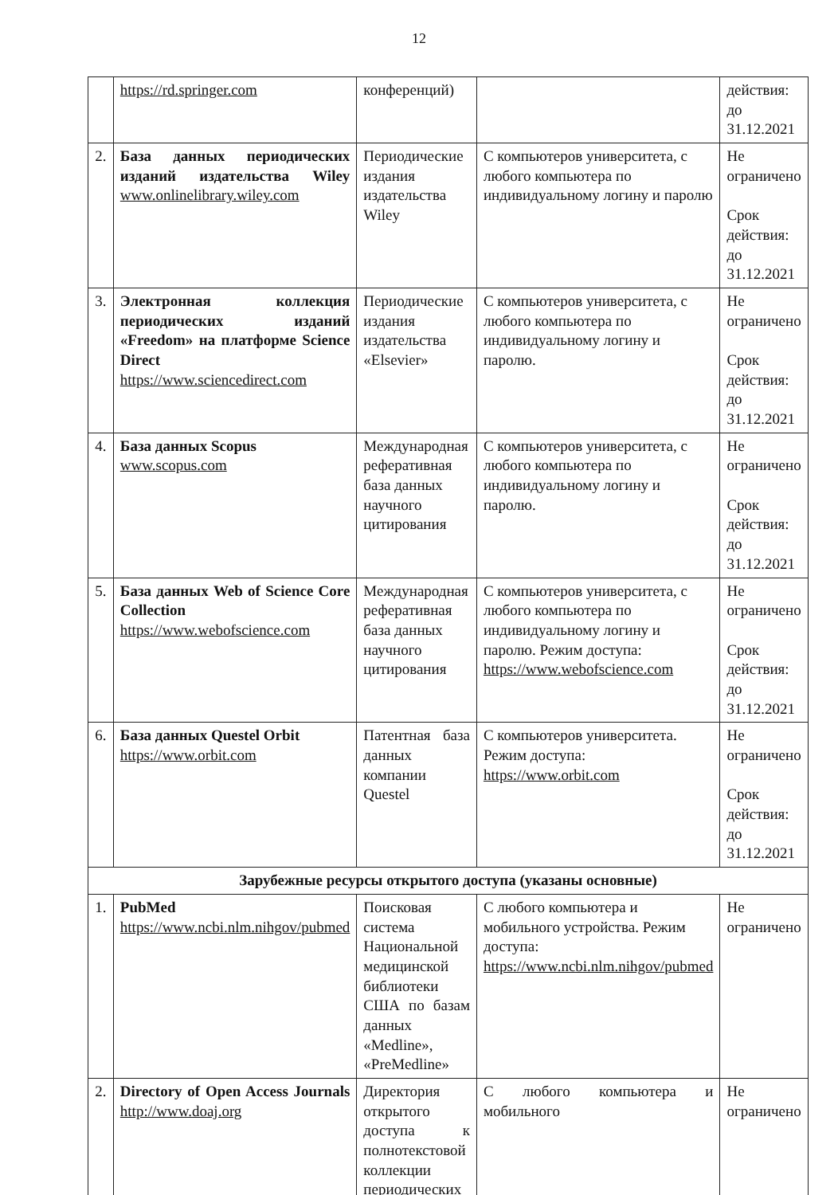12
| | https://rd.springer.com | конференций) | | действия: до 31.12.2021 |
| 2. | База данных периодических изданий издательства Wiley www.onlinelibrary.wiley.com | Периодические издания издательства Wiley | С компьютеров университета, с любого компьютера по индивидуальному логину и паролю | Не ограничено Срок действия: до 31.12.2021 |
| 3. | Электронная коллекция периодических изданий «Freedom» на платформе Science Direct https://www.sciencedirect.com | Периодические издания издательства «Elsevier» | С компьютеров университета, с любого компьютера по индивидуальному логину и паролю. | Не ограничено Срок действия: до 31.12.2021 |
| 4. | База данных Scopus www.scopus.com | Международная реферативная база данных научного цитирования | С компьютеров университета, с любого компьютера по индивидуальному логину и паролю. | Не ограничено Срок действия: до 31.12.2021 |
| 5. | База данных Web of Science Core Collection https://www.webofscience.com | Международная реферативная база данных научного цитирования | С компьютеров университета, с любого компьютера по индивидуальному логину и паролю. Режим доступа: https://www.webofscience.com | Не ограничено Срок действия: до 31.12.2021 |
| 6. | База данных Questel Orbit https://www.orbit.com | Патентная база данных компании Questel | С компьютеров университета. Режим доступа: https://www.orbit.com | Не ограничено Срок действия: до 31.12.2021 |
| Зарубежные ресурсы открытого доступа (указаны основные) | | | | |
| 1. | PubMed https://www.ncbi.nlm.nihgov/pubmed | Поисковая система Национальной медицинской библиотеки США по базам данных «Medline», «PreMedline» | С любого компьютера и мобильного устройства. Режим доступа: https://www.ncbi.nlm.nihgov/pubmed | Не ограничено |
| 2. | Directory of Open Access Journals http://www.doaj.org | Директория открытого доступа к полнотекстовой коллекции периодических | С любого компьютера и мобильного | Не ограничено |